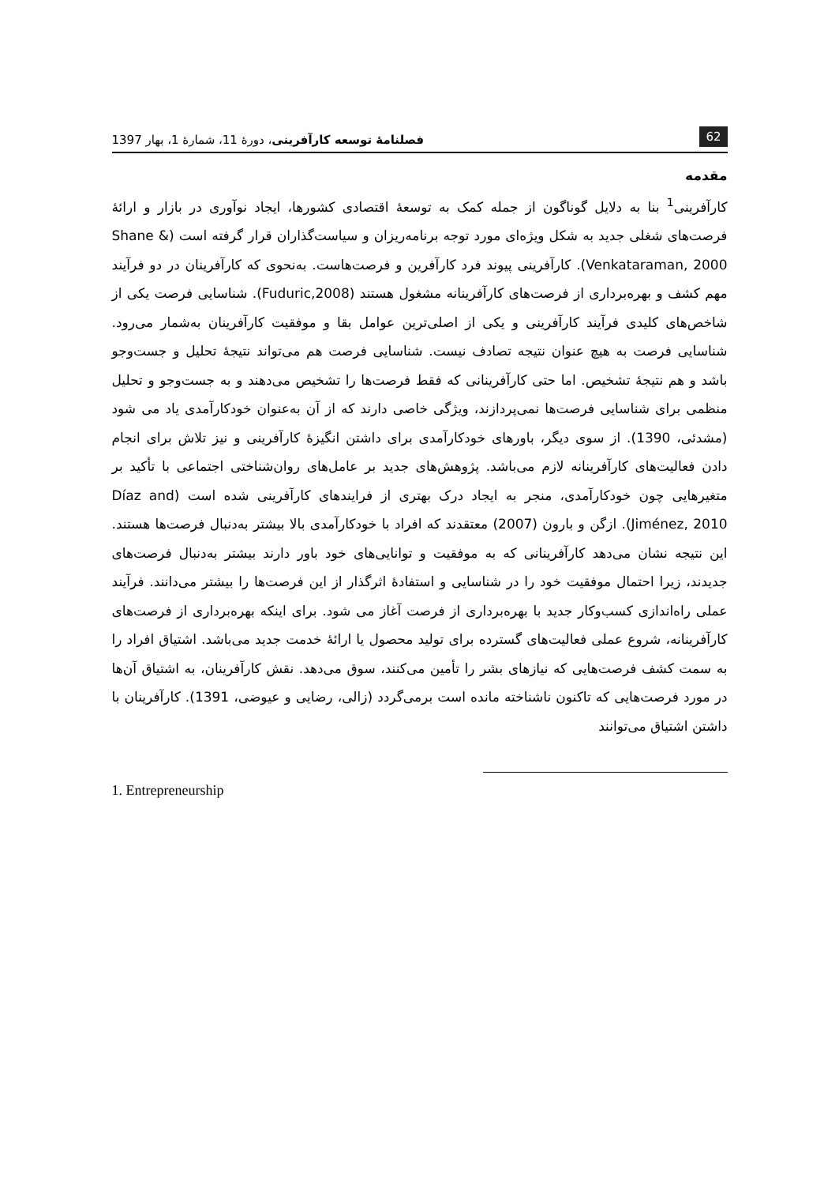62 فصلنامۀ توسعه کارآفرینی، دورۀ 11، شمارۀ 1، بهار 1397
مقدمه
کارآفرینی<sup>1</sup> بنا به دلایل گوناگون از جمله کمک به توسعۀ اقتصادی کشورها، ایجاد نوآوری در بازار و ارائۀ فرصت‌های شغلی جدید به شکل ویژه‌ای مورد توجه برنامه‌ریزان و سیاست‌گذاران قرار گرفته است (Shane & Venkataraman, 2000). کارآفرینی پیوند فرد کارآفرین و فرصت‌هاست. به‌نحوی که کارآفرینان در دو فرآیند مهم کشف و بهره‌برداری از فرصت‌های کارآفرینانه مشغول هستند (Fuduric,2008). شناسایی فرصت یکی از شاخص‌های کلیدی فرآیند کارآفرینی و یکی از اصلی‌ترین عوامل بقا و موفقیت کارآفرینان به‌شمار می‌رود. شناسایی فرصت به هیچ عنوان نتیجه تصادف نیست. شناسایی فرصت هم می‌تواند نتیجۀ تحلیل و جست‌وجو باشد و هم نتیجۀ تشخیص. اما حتی کارآفرینانی که فقط فرصت‌ها را تشخیص می‌دهند و به جست‌وجو و تحلیل منظمی برای شناسایی فرصت‌ها نمی‌پردازند، ویژگی خاصی دارند که از آن به‌عنوان خودکارآمدی یاد می شود (مشدئی، 1390). از سوی دیگر، باورهای خودکارآمدی برای داشتن انگیزۀ کارآفرینی و نیز تلاش برای انجام دادن فعالیت‌های کارآفرینانه لازم می‌باشد. پژوهش‌های جدید بر عامل‌های روان‌شناختی اجتماعی با تأکید بر متغیرهایی چون خودکارآمدی، منجر به ایجاد درک بهتری از فرایندهای کارآفرینی شده است (Díaz and Jiménez, 2010). ازگن و بارون (2007) معتقدند که افراد با خودکارآمدی بالا بیشتر به‌دنبال فرصت‌ها هستند. این نتیجه نشان می‌دهد کارآفرینانی که به موفقیت و توانایی‌های خود باور دارند بیشتر به‌دنبال فرصت‌های جدیدند، زیرا احتمال موفقیت خود را در شناسایی و استفادۀ اثرگذار از این فرصت‌ها را بیشتر می‌دانند. فرآیند عملی راه‌اندازی کسب‌وکار جدید با بهره‌برداری از فرصت آغاز می شود. برای اینکه بهره‌برداری از فرصت‌های کارآفرینانه، شروع عملی فعالیت‌های گسترده برای تولید محصول یا ارائۀ خدمت جدید می‌باشد. اشتیاق افراد را به سمت کشف فرصت‌هایی که نیازهای بشر را تأمین می‌کنند، سوق می‌دهد. نقش کارآفرینان، به اشتیاق آن‌ها در مورد فرصت‌هایی که تاکنون ناشناخته مانده است برمی‌گردد (زالی، رضایی و عیوضی، 1391). کارآفرینان با داشتن اشتیاق می‌توانند
1. Entrepreneurship